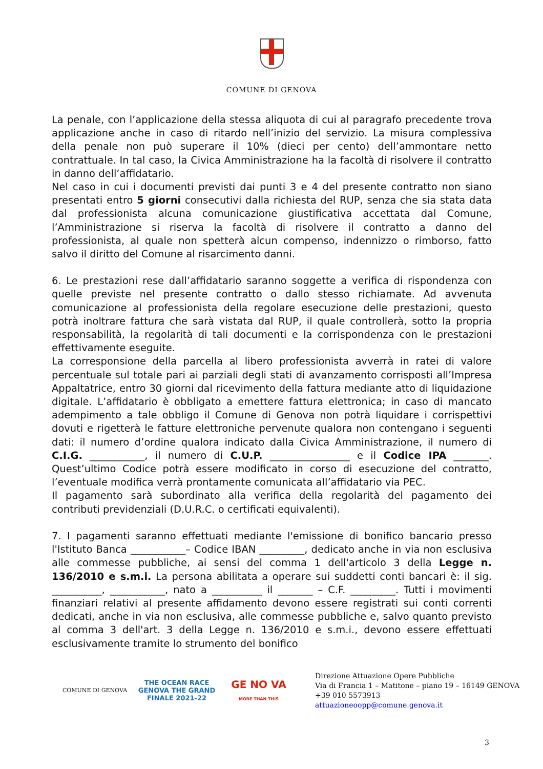COMUNE DI GENOVA
La penale, con l’applicazione della stessa aliquota di cui al paragrafo precedente trova applicazione anche in caso di ritardo nell’inizio del servizio. La misura complessiva della penale non può superare il 10% (dieci per cento) dell’ammontare netto contrattuale. In tal caso, la Civica Amministrazione ha la facoltà di risolvere il contratto in danno dell’affidatario.
Nel caso in cui i documenti previsti dai punti 3 e 4 del presente contratto non siano presentati entro 5 giorni consecutivi dalla richiesta del RUP, senza che sia stata data dal professionista alcuna comunicazione giustificativa accettata dal Comune, l’Amministrazione si riserva la facoltà di risolvere il contratto a danno del professionista, al quale non spetterà alcun compenso, indennizzo o rimborso, fatto salvo il diritto del Comune al risarcimento danni.
6. Le prestazioni rese dall’affidatario saranno soggette a verifica di rispondenza con quelle previste nel presente contratto o dallo stesso richiamate. Ad avvenuta comunicazione al professionista della regolare esecuzione delle prestazioni, questo potrà inoltrare fattura che sarà vistata dal RUP, il quale controllerà, sotto la propria responsabilità, la regolarità di tali documenti e la corrispondenza con le prestazioni effettivamente eseguite.
La corresponsione della parcella al libero professionista avverrà in ratei di valore percentuale sul totale pari ai parziali degli stati di avanzamento corrisposti all’Impresa Appaltatrice, entro 30 giorni dal ricevimento della fattura mediante atto di liquidazione digitale. L’affidatario è obbligato a emettere fattura elettronica; in caso di mancato adempimento a tale obbligo il Comune di Genova non potrà liquidare i corrispettivi dovuti e rigetterà le fatture elettroniche pervenute qualora non contengano i seguenti dati: il numero d’ordine qualora indicato dalla Civica Amministrazione, il numero di C.I.G. ___________, il numero di C.U.P. ________________ e il Codice IPA _______. Quest’ultimo Codice potrà essere modificato in corso di esecuzione del contratto, l’eventuale modifica verrà prontamente comunicata all’affidatario via PEC.
Il pagamento sarà subordinato alla verifica della regolarità del pagamento dei contributi previdenziali (D.U.R.C. o certificati equivalenti).
7. I pagamenti saranno effettuati mediante l'emissione di bonifico bancario presso l'Istituto Banca ___________– Codice IBAN _________, dedicato anche in via non esclusiva alle commesse pubbliche, ai sensi del comma 1 dell'articolo 3 della Legge n. 136/2010 e s.m.i. La persona abilitata a operare sui suddetti conti bancari è: il sig. __________, ___________, nato a __________ il _______ – C.F. _________. Tutti i movimenti finanziari relativi al presente affidamento devono essere registrati sui conti correnti dedicati, anche in via non esclusiva, alle commesse pubbliche e, salvo quanto previsto al comma 3 dell'art. 3 della Legge n. 136/2010 e s.m.i., devono essere effettuati esclusivamente tramite lo strumento del bonifico
COMUNE DI GENOVA
THE OCEAN RACE
GENOVA THE GRAND FINALE 2021-22
GE NO VA
MORE THAN THIS
Direzione Attuazione Opere Pubbliche
Via di Francia 1 – Matitone – piano 19 – 16149 GENOVA
+39 010 5573913
attuazioneoopp@comune.genova.it
3